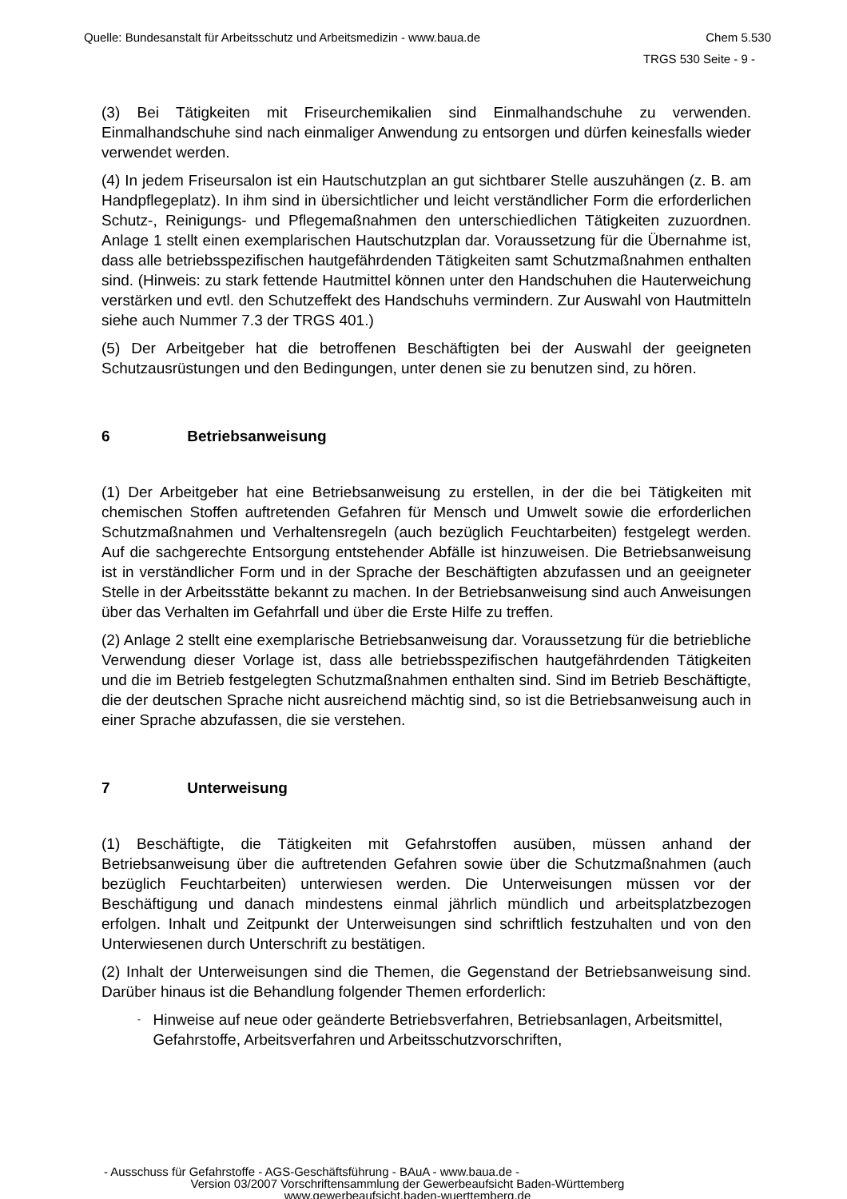Quelle: Bundesanstalt für Arbeitsschutz und Arbeitsmedizin - www.baua.de Chem 5.530
TRGS 530 Seite - 9 -
(3) Bei Tätigkeiten mit Friseurchemikalien sind Einmalhandschuhe zu verwenden. Einmalhandschuhe sind nach einmaliger Anwendung zu entsorgen und dürfen keinesfalls wieder verwendet werden.
(4) In jedem Friseursalon ist ein Hautschutzplan an gut sichtbarer Stelle auszuhängen (z. B. am Handpflegeplatz). In ihm sind in übersichtlicher und leicht verständlicher Form die erforderlichen Schutz-, Reinigungs- und Pflegemaßnahmen den unterschiedlichen Tätigkeiten zuzuordnen. Anlage 1 stellt einen exemplarischen Hautschutzplan dar. Voraussetzung für die Übernahme ist, dass alle betriebsspezifischen hautgefährdenden Tätigkeiten samt Schutzmaßnahmen enthalten sind. (Hinweis: zu stark fettende Hautmittel können unter den Handschuhen die Hauterweichung verstärken und evtl. den Schutzeffekt des Handschuhs vermindern. Zur Auswahl von Hautmitteln siehe auch Nummer 7.3 der TRGS 401.)
(5) Der Arbeitgeber hat die betroffenen Beschäftigten bei der Auswahl der geeigneten Schutzausrüstungen und den Bedingungen, unter denen sie zu benutzen sind, zu hören.
6 Betriebsanweisung
(1) Der Arbeitgeber hat eine Betriebsanweisung zu erstellen, in der die bei Tätigkeiten mit chemischen Stoffen auftretenden Gefahren für Mensch und Umwelt sowie die erforderlichen Schutzmaßnahmen und Verhaltensregeln (auch bezüglich Feuchtarbeiten) festgelegt werden. Auf die sachgerechte Entsorgung entstehender Abfälle ist hinzuweisen. Die Betriebsanweisung ist in verständlicher Form und in der Sprache der Beschäftigten abzufassen und an geeigneter Stelle in der Arbeitsstätte bekannt zu machen. In der Betriebsanweisung sind auch Anweisungen über das Verhalten im Gefahrfall und über die Erste Hilfe zu treffen.
(2) Anlage 2 stellt eine exemplarische Betriebsanweisung dar. Voraussetzung für die betriebliche Verwendung dieser Vorlage ist, dass alle betriebsspezifischen hautgefährdenden Tätigkeiten und die im Betrieb festgelegten Schutzmaßnahmen enthalten sind. Sind im Betrieb Beschäftigte, die der deutschen Sprache nicht ausreichend mächtig sind, so ist die Betriebsanweisung auch in einer Sprache abzufassen, die sie verstehen.
7 Unterweisung
(1) Beschäftigte, die Tätigkeiten mit Gefahrstoffen ausüben, müssen anhand der Betriebsanweisung über die auftretenden Gefahren sowie über die Schutzmaßnahmen (auch bezüglich Feuchtarbeiten) unterwiesen werden. Die Unterweisungen müssen vor der Beschäftigung und danach mindestens einmal jährlich mündlich und arbeitsplatzbezogen erfolgen. Inhalt und Zeitpunkt der Unterweisungen sind schriftlich festzuhalten und von den Unterwiesenen durch Unterschrift zu bestätigen.
(2) Inhalt der Unterweisungen sind die Themen, die Gegenstand der Betriebsanweisung sind. Darüber hinaus ist die Behandlung folgender Themen erforderlich:
- Hinweise auf neue oder geänderte Betriebsverfahren, Betriebsanlagen, Arbeitsmittel, Gefahrstoffe, Arbeitsverfahren und Arbeitsschutzvorschriften,
- Ausschuss für Gefahrstoffe - AGS-Geschäftsführung - BAuA - www.baua.de -
Version 03/2007 Vorschriftensammlung der Gewerbeaufsicht Baden-Württemberg
www.gewerbeaufsicht.baden-wuerttemberg.de